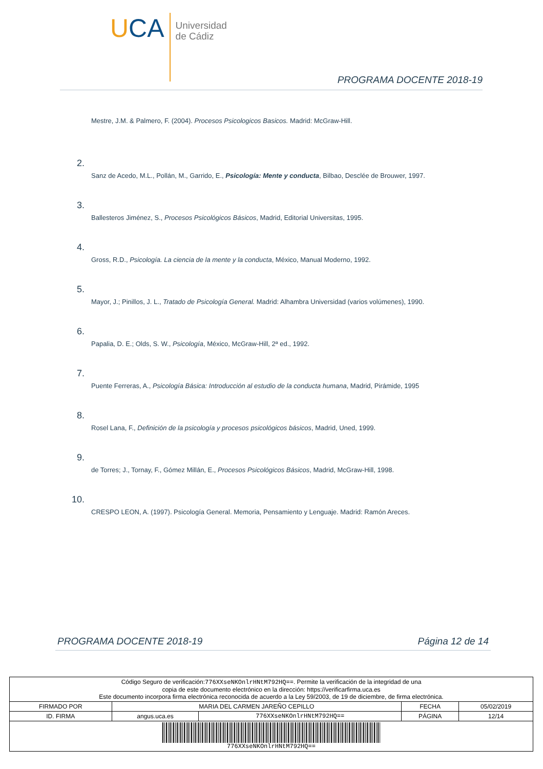UCA
Universidad
de Cádiz
PROGRAMA DOCENTE 2018-19
Mestre, J.M. & Palmero, F. (2004). Procesos Psicologicos Basicos. Madrid: McGraw-Hill.
2.
Sanz de Acedo, M.L., Pollán, M., Garrido, E., Psicología: Mente y conducta, Bilbao, Desclée de Brouwer, 1997.
3.
Ballesteros Jiménez, S., Procesos Psicológicos Básicos, Madrid, Editorial Universitas, 1995.
4.
Gross, R.D., Psicología. La ciencia de la mente y la conducta, México, Manual Moderno, 1992.
5.
Mayor, J.; Pinillos, J. L., Tratado de Psicología General. Madrid: Alhambra Universidad (varios volúmenes), 1990.
6.
Papalia, D. E.; Olds, S. W., Psicología, México, McGraw-Hill, 2ª ed., 1992.
7.
Puente Ferreras, A., Psicología Básica: Introducción al estudio de la conducta humana, Madrid, Pirámide, 1995
8.
Rosel Lana, F., Definición de la psicología y procesos psicológicos básicos, Madrid, Uned, 1999.
9.
de Torres; J., Tornay, F., Gómez Millán, E., Procesos Psicológicos Básicos, Madrid, McGraw-Hill, 1998.
10.
CRESPO LEON, A. (1997). Psicología General. Memoria, Pensamiento y Lenguaje. Madrid: Ramón Areces.
PROGRAMA DOCENTE 2018-19 Página 12 de 14
| Código Seguro de verificación: 776XXseNKOnlrHNtM792HQ== . Permite la verificación de la integridad de una copia de este documento electrónico en la dirección: https://verificarfirma.uca.es Este documento incorpora firma electrónica reconocida de acuerdo a la Ley 59/2003, de 19 de diciembre, de firma electrónica. | | | | |
| FIRMADO POR | MARIA DEL CARMEN JAREÑO CEPILLO | | FECHA | 05/02/2019 |
| ID. FIRMA | angus.uca.es | 776XXseNKOnlrHNtM792HQ== | PÁGINA | 12/14 |
| 776XXseNKOnlrHNtM792HQ== | | | | |